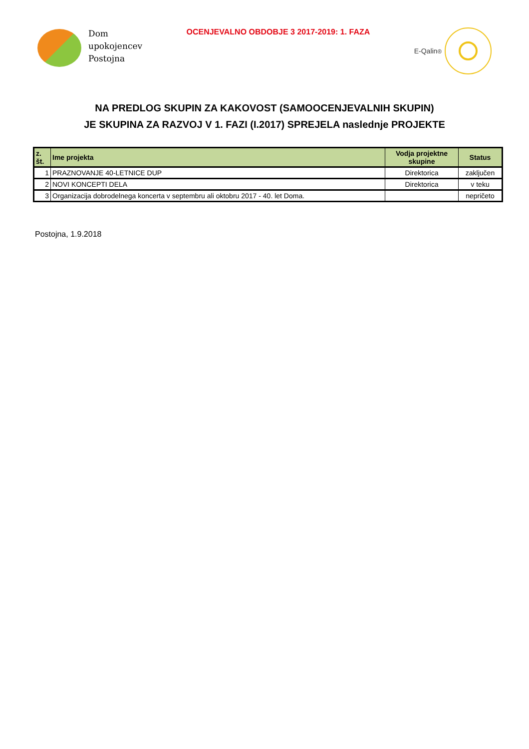Dom
upokojencev
Postojna
OCENJEVALNO OBDOBJE 3 2017-2019: 1. FAZA
E-Qalin<sup>®</sup>
NA PREDLOG SKUPIN ZA KAKOVOST (SAMOOCENJEVALNIH SKUPIN)
JE SKUPINA ZA RAZVOJ V 1. FAZI (I.2017) SPREJELA naslednje PROJEKTE
| z. št. | Ime projekta | Vodja projektne skupine | Status |
| --- | --- | --- | --- |
| 1 | PRAZNOVANJE 40-LETNICE DUP | Direktorica | zaključen |
| 2 | NOVI KONCEPTI DELA | Direktorica | v teku |
| 3 | Organizacija dobrodelnega koncerta v septembru ali oktobru 2017 - 40. let Doma. | | nepričeto |
Postojna, 1.9.2018